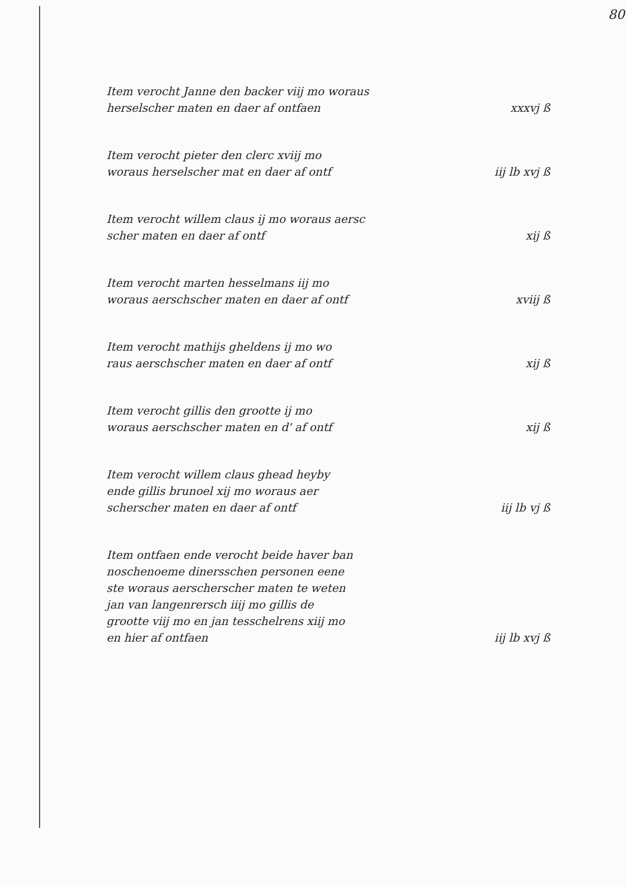80
Item verocht Janne den backer viij mo woraus
herselscher maten en daer af ontfaen
xxxvj ß
Item verocht pieter den clerc xviij mo
woraus herselscher mat en daer af ontf
iij lb xvj ß
Item verocht willem claus ij mo woraus aersc
scher maten en daer af ontf
xij ß
Item verocht marten hesselmans iij mo
woraus aerschscher maten en daer af ontf
xviij ß
Item verocht mathijs gheldens ij mo wo
raus aerschscher maten en daer af ontf
xij ß
Item verocht gillis den grootte ij mo
woraus aerschscher maten en d' af ontf
xij ß
Item verocht willem claus ghead heyby
ende gillis brunoel xij mo woraus aer
scherscher maten en daer af ontf
iij lb vj ß
Item ontfaen ende verocht beide haver ban
noschenoeme dinersschen personen eene
ste woraus aerscherscher maten te weten
jan van langenrersch iiij mo gillis de
grootte viij mo en jan tesschelrens xiij mo
en hier af ontfaen
iij lb xvj ß